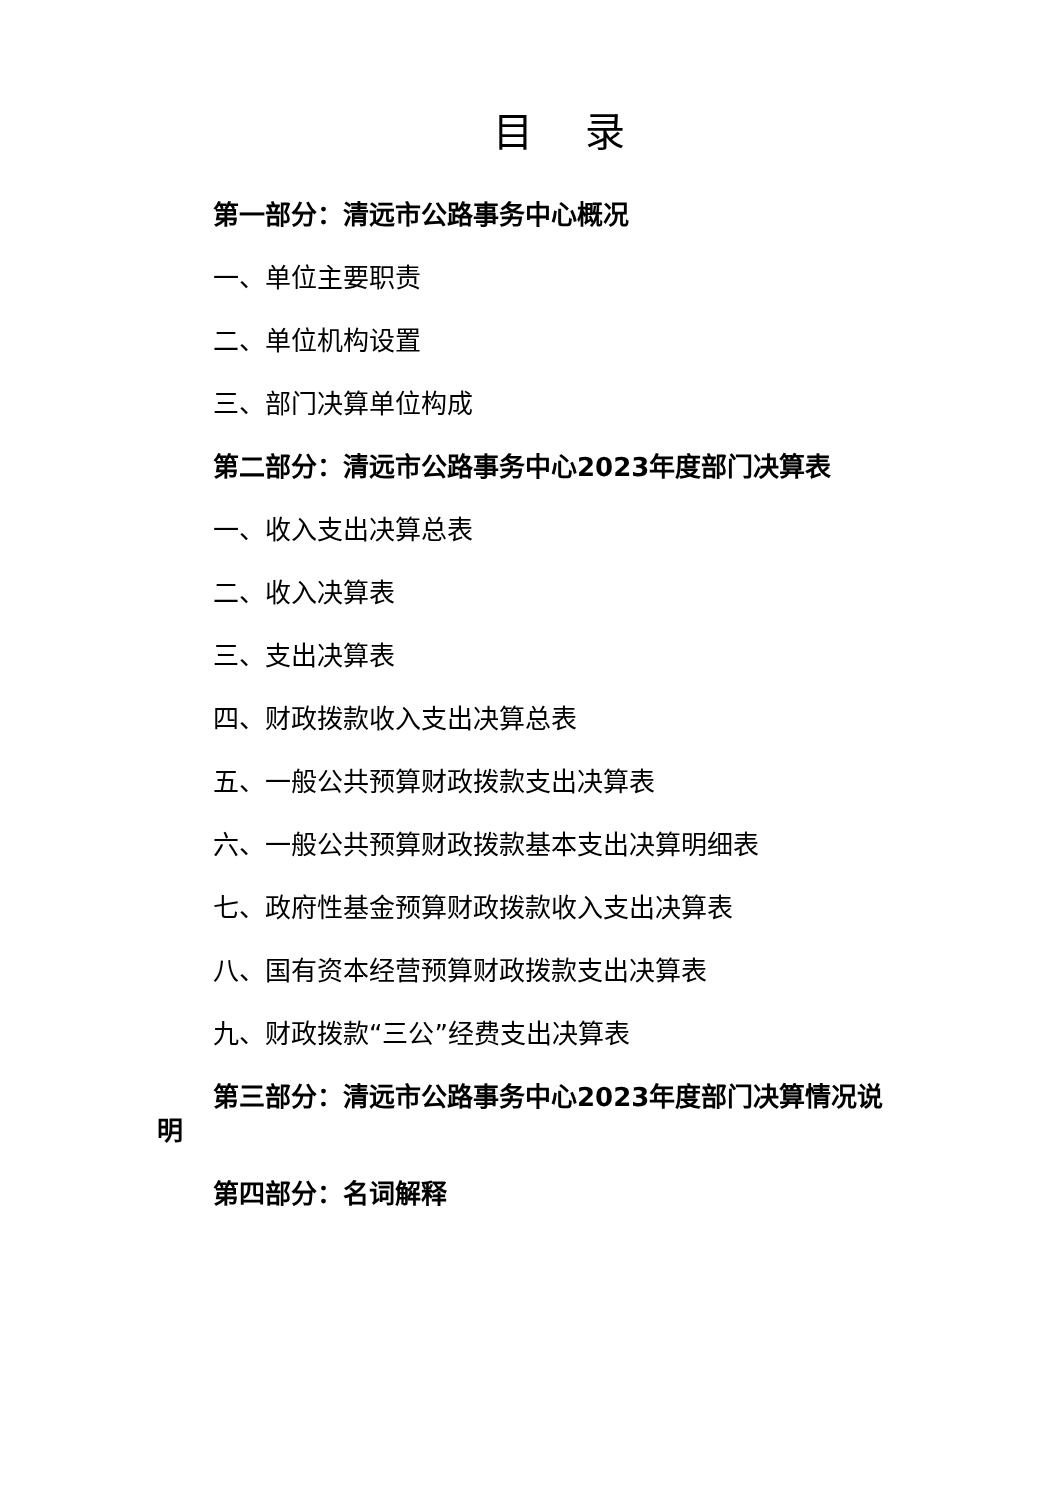目 录
第一部分：清远市公路事务中心概况
一、单位主要职责
二、单位机构设置
三、部门决算单位构成
第二部分：清远市公路事务中心2023年度部门决算表
一、收入支出决算总表
二、收入决算表
三、支出决算表
四、财政拨款收入支出决算总表
五、一般公共预算财政拨款支出决算表
六、一般公共预算财政拨款基本支出决算明细表
七、政府性基金预算财政拨款收入支出决算表
八、国有资本经营预算财政拨款支出决算表
九、财政拨款“三公”经费支出决算表
第三部分：清远市公路事务中心2023年度部门决算情况说明
第四部分：名词解释